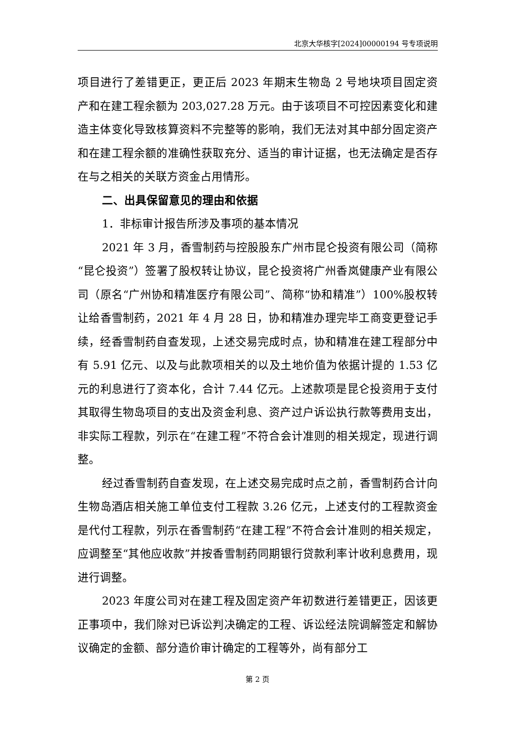北京大华核字[2024]00000194 号专项说明
项目进行了差错更正，更正后 2023 年期末生物岛 2 号地块项目固定资产和在建工程余额为 203,027.28 万元。由于该项目不可控因素变化和建造主体变化导致核算资料不完整等的影响，我们无法对其中部分固定资产和在建工程余额的准确性获取充分、适当的审计证据，也无法确定是否存在与之相关的关联方资金占用情形。
二、出具保留意见的理由和依据
1．非标审计报告所涉及事项的基本情况
2021 年 3 月，香雪制药与控股股东广州市昆仑投资有限公司（简称“昆仑投资”）签署了股权转让协议，昆仑投资将广州香岚健康产业有限公司（原名“广州协和精准医疗有限公司”、简称“协和精准”）100%股权转让给香雪制药，2021 年 4 月 28 日，协和精准办理完毕工商变更登记手续，经香雪制药自查发现，上述交易完成时点，协和精准在建工程部分中有 5.91 亿元、以及与此款项相关的以及土地价值为依据计提的 1.53 亿元的利息进行了资本化，合计 7.44 亿元。上述款项是昆仑投资用于支付其取得生物岛项目的支出及资金利息、资产过户诉讼执行款等费用支出，非实际工程款，列示在“在建工程”不符合会计准则的相关规定，现进行调整。
经过香雪制药自查发现，在上述交易完成时点之前，香雪制药合计向生物岛酒店相关施工单位支付工程款 3.26 亿元，上述支付的工程款资金是代付工程款，列示在香雪制药“在建工程”不符合会计准则的相关规定，应调整至“其他应收款”并按香雪制药同期银行贷款利率计收利息费用，现进行调整。
2023 年度公司对在建工程及固定资产年初数进行差错更正，因该更正事项中，我们除对已诉讼判决确定的工程、诉讼经法院调解签定和解协议确定的金额、部分造价审计确定的工程等外，尚有部分工
第 2 页